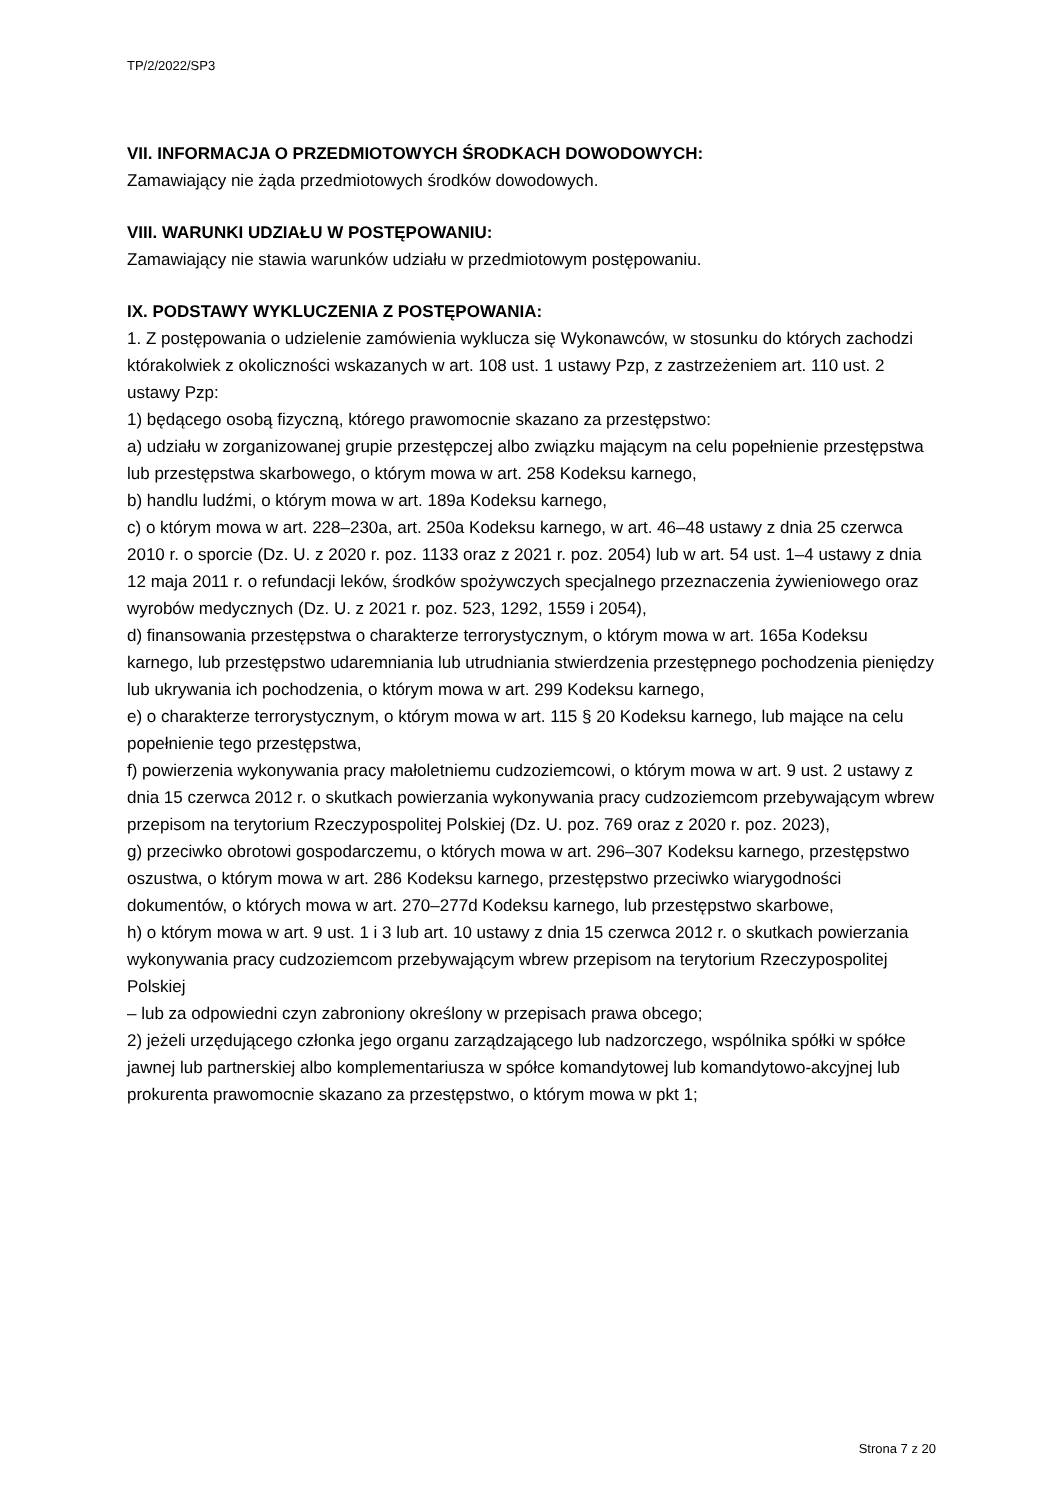TP/2/2022/SP3
VII. INFORMACJA O PRZEDMIOTOWYCH ŚRODKACH DOWODOWYCH:
Zamawiający nie żąda przedmiotowych środków dowodowych.
VIII. WARUNKI UDZIAŁU W POSTĘPOWANIU:
Zamawiający nie stawia warunków udziału w przedmiotowym postępowaniu.
IX. PODSTAWY WYKLUCZENIA Z POSTĘPOWANIA:
1. Z postępowania o udzielenie zamówienia wyklucza się Wykonawców, w stosunku do których zachodzi którakolwiek z okoliczności wskazanych w art. 108 ust. 1 ustawy Pzp, z zastrzeżeniem art. 110 ust. 2 ustawy Pzp:
1) będącego osobą fizyczną, którego prawomocnie skazano za przestępstwo:
a) udziału w zorganizowanej grupie przestępczej albo związku mającym na celu popełnienie przestępstwa lub przestępstwa skarbowego, o którym mowa w art. 258 Kodeksu karnego,
b) handlu ludźmi, o którym mowa w art. 189a Kodeksu karnego,
c) o którym mowa w art. 228–230a, art. 250a Kodeksu karnego, w art. 46–48 ustawy z dnia 25 czerwca 2010 r. o sporcie (Dz. U. z 2020 r. poz. 1133 oraz z 2021 r. poz. 2054) lub w art. 54 ust. 1–4 ustawy z dnia 12 maja 2011 r. o refundacji leków, środków spożywczych specjalnego przeznaczenia żywieniowego oraz wyrobów medycznych (Dz. U. z 2021 r. poz. 523, 1292, 1559 i 2054),
d) finansowania przestępstwa o charakterze terrorystycznym, o którym mowa w art. 165a Kodeksu karnego, lub przestępstwo udaremniania lub utrudniania stwierdzenia przestępnego pochodzenia pieniędzy lub ukrywania ich pochodzenia, o którym mowa w art. 299 Kodeksu karnego,
e) o charakterze terrorystycznym, o którym mowa w art. 115 § 20 Kodeksu karnego, lub mające na celu popełnienie tego przestępstwa,
f) powierzenia wykonywania pracy małoletniemu cudzoziemcowi, o którym mowa w art. 9 ust. 2 ustawy z dnia 15 czerwca 2012 r. o skutkach powierzania wykonywania pracy cudzoziemcom przebywającym wbrew przepisom na terytorium Rzeczypospolitej Polskiej (Dz. U. poz. 769 oraz z 2020 r. poz. 2023),
g) przeciwko obrotowi gospodarczemu, o których mowa w art. 296–307 Kodeksu karnego, przestępstwo oszustwa, o którym mowa w art. 286 Kodeksu karnego, przestępstwo przeciwko wiarygodności dokumentów, o których mowa w art. 270–277d Kodeksu karnego, lub przestępstwo skarbowe,
h) o którym mowa w art. 9 ust. 1 i 3 lub art. 10 ustawy z dnia 15 czerwca 2012 r. o skutkach powierzania wykonywania pracy cudzoziemcom przebywającym wbrew przepisom na terytorium Rzeczypospolitej Polskiej
– lub za odpowiedni czyn zabroniony określony w przepisach prawa obcego;
2) jeżeli urzędującego członka jego organu zarządzającego lub nadzorczego, wspólnika spółki w spółce jawnej lub partnerskiej albo komplementariusza w spółce komandytowej lub komandytowo-akcyjnej lub prokurenta prawomocnie skazano za przestępstwo, o którym mowa w pkt 1;
Strona 7 z 20